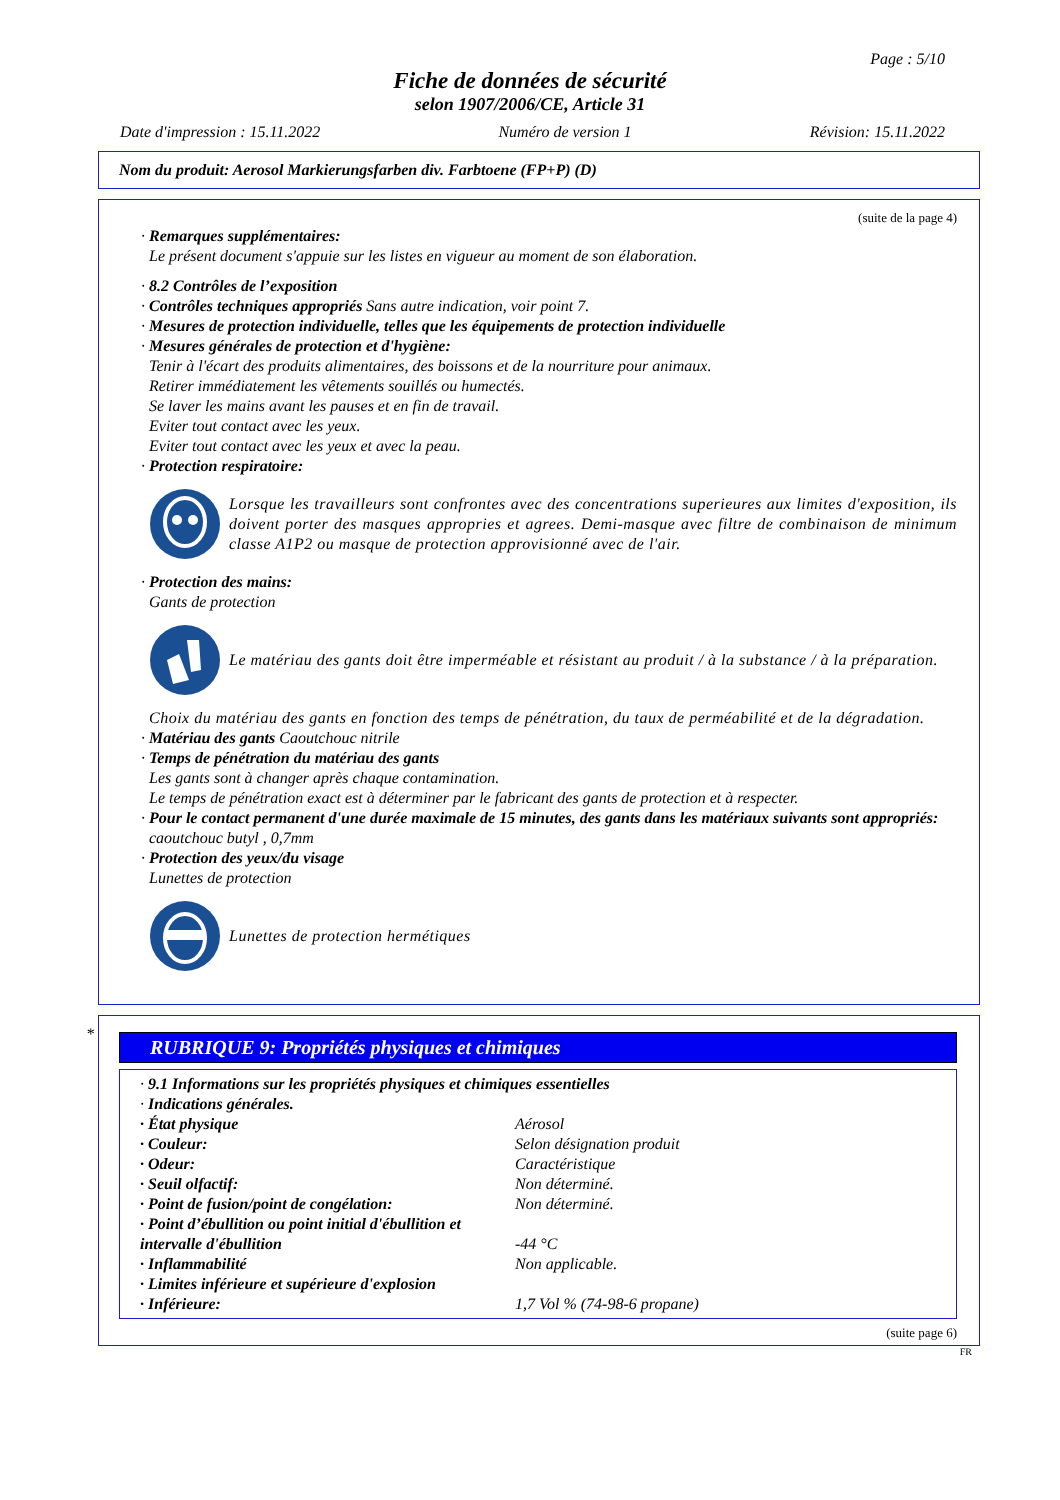Page : 5/10
Fiche de données de sécurité
selon 1907/2006/CE, Article 31
Date d'impression : 15.11.2022 Numéro de version 1 Révision: 15.11.2022
Nom du produit: Aerosol Markierungsfarben div. Farbtoene (FP+P) (D)
(suite de la page 4)
· Remarques supplémentaires:
Le présent document s'appuie sur les listes en vigueur au moment de son élaboration.
· 8.2 Contrôles de l’exposition
· Contrôles techniques appropriés Sans autre indication, voir point 7.
· Mesures de protection individuelle, telles que les équipements de protection individuelle
· Mesures générales de protection et d'hygiène:
Tenir à l'écart des produits alimentaires, des boissons et de la nourriture pour animaux.
Retirer immédiatement les vêtements souillés ou humectés.
Se laver les mains avant les pauses et en fin de travail.
Eviter tout contact avec les yeux.
Eviter tout contact avec les yeux et avec la peau.
· Protection respiratoire:
Lorsque les travailleurs sont confrontes avec des concentrations superieures aux limites d'exposition, ils doivent porter des masques appropries et agrees. Demi-masque avec filtre de combinaison de minimum classe A1P2 ou masque de protection approvisionné avec de l'air.
· Protection des mains:
Gants de protection
Le matériau des gants doit être imperméable et résistant au produit / à la substance / à la préparation.
Choix du matériau des gants en fonction des temps de pénétration, du taux de perméabilité et de la dégradation.
· Matériau des gants Caoutchouc nitrile
· Temps de pénétration du matériau des gants
Les gants sont à changer après chaque contamination.
Le temps de pénétration exact est à déterminer par le fabricant des gants de protection et à respecter.
· Pour le contact permanent d'une durée maximale de 15 minutes, des gants dans les matériaux suivants sont appropriés:
caoutchouc butyl , 0,7mm
· Protection des yeux/du visage
Lunettes de protection
Lunettes de protection hermétiques
*
RUBRIQUE 9: Propriétés physiques et chimiques
· 9.1 Informations sur les propriétés physiques et chimiques essentielles
· Indications générales.
| · État physique | Aérosol |
| · Couleur: | Selon désignation produit |
| · Odeur: | Caractéristique |
| · Seuil olfactif: | Non déterminé. |
| · Point de fusion/point de congélation: | Non déterminé. |
| · Point d’ébullition ou point initial d'ébullition et intervalle d'ébullition | -44 °C |
| · Inflammabilité | Non applicable. |
| · Limites inférieure et supérieure d'explosion | |
| · Inférieure: | 1,7 Vol % (74-98-6 propane) |
(suite page 6)
FR